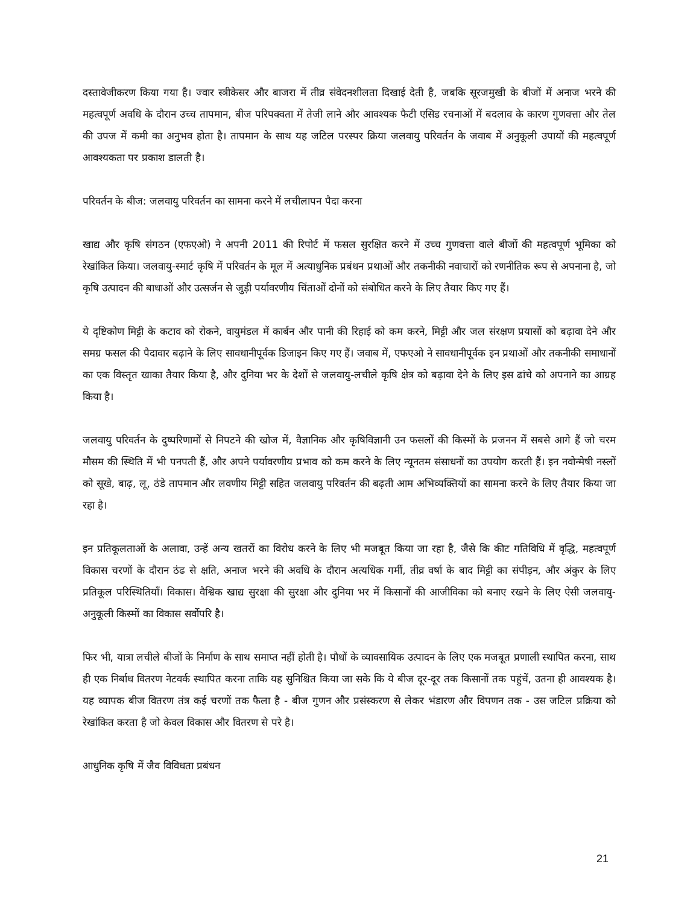दस्तावेजीकरण किया गया है। ज्वार स्त्रीकेसर और बाजरा में तीव्र संवेदनशीलता दिखाई देती है, जबकि सूरजमुखी के बीजों में अनाज भरने की महत्वपूर्ण अवधि के दौरान उच्च तापमान, बीज परिपक्वता में तेजी लाने और आवश्यक फैटी एसिड रचनाओं में बदलाव के कारण गुणवत्ता और तेल की उपज में कमी का अनुभव होता है। तापमान के साथ यह जटिल परस्पर क्रिया जलवायु परिवर्तन के जवाब में अनुकूली उपायों की महत्वपूर्ण आवश्यकता पर प्रकाश डालती है।
परिवर्तन के बीज: जलवायु परिवर्तन का सामना करने में लचीलापन पैदा करना
खाद्य और कृषि संगठन (एफएओ) ने अपनी 2011 की रिपोर्ट में फसल सुरक्षित करने में उच्च गुणवत्ता वाले बीजों की महत्वपूर्ण भूमिका को रेखांकित किया। जलवायु-स्मार्ट कृषि में परिवर्तन के मूल में अत्याधुनिक प्रबंधन प्रथाओं और तकनीकी नवाचारों को रणनीतिक रूप से अपनाना है, जो कृषि उत्पादन की बाधाओं और उत्सर्जन से जुड़ी पर्यावरणीय चिंताओं दोनों को संबोधित करने के लिए तैयार किए गए हैं।
ये दृष्टिकोण मिट्टी के कटाव को रोकने, वायुमंडल में कार्बन और पानी की रिहाई को कम करने, मिट्टी और जल संरक्षण प्रयासों को बढ़ावा देने और समग्र फसल की पैदावार बढ़ाने के लिए सावधानीपूर्वक डिजाइन किए गए हैं। जवाब में, एफएओ ने सावधानीपूर्वक इन प्रथाओं और तकनीकी समाधानों का एक विस्तृत खाका तैयार किया है, और दुनिया भर के देशों से जलवायु-लचीले कृषि क्षेत्र को बढ़ावा देने के लिए इस ढांचे को अपनाने का आग्रह किया है।
जलवायु परिवर्तन के दुष्परिणामों से निपटने की खोज में, वैज्ञानिक और कृषिविज्ञानी उन फसलों की किस्मों के प्रजनन में सबसे आगे हैं जो चरम मौसम की स्थिति में भी पनपती हैं, और अपने पर्यावरणीय प्रभाव को कम करने के लिए न्यूनतम संसाधनों का उपयोग करती हैं। इन नवोन्मेषी नस्लों को सूखे, बाढ़, लू, ठंडे तापमान और लवणीय मिट्टी सहित जलवायु परिवर्तन की बढ़ती आम अभिव्यक्तियों का सामना करने के लिए तैयार किया जा रहा है।
इन प्रतिकूलताओं के अलावा, उन्हें अन्य खतरों का विरोध करने के लिए भी मजबूत किया जा रहा है, जैसे कि कीट गतिविधि में वृद्धि, महत्वपूर्ण विकास चरणों के दौरान ठंढ से क्षति, अनाज भरने की अवधि के दौरान अत्यधिक गर्मी, तीव्र वर्षा के बाद मिट्टी का संपीड़न, और अंकुर के लिए प्रतिकूल परिस्थितियाँ। विकास। वैश्विक खाद्य सुरक्षा की सुरक्षा और दुनिया भर में किसानों की आजीविका को बनाए रखने के लिए ऐसी जलवायु-अनुकूली किस्मों का विकास सर्वोपरि है।
फिर भी, यात्रा लचीले बीजों के निर्माण के साथ समाप्त नहीं होती है। पौधों के व्यावसायिक उत्पादन के लिए एक मजबूत प्रणाली स्थापित करना, साथ ही एक निर्बाध वितरण नेटवर्क स्थापित करना ताकि यह सुनिश्चित किया जा सके कि ये बीज दूर-दूर तक किसानों तक पहुंचें, उतना ही आवश्यक है। यह व्यापक बीज वितरण तंत्र कई चरणों तक फैला है - बीज गुणन और प्रसंस्करण से लेकर भंडारण और विपणन तक - उस जटिल प्रक्रिया को रेखांकित करता है जो केवल विकास और वितरण से परे है।
आधुनिक कृषि में जैव विविधता प्रबंधन
21